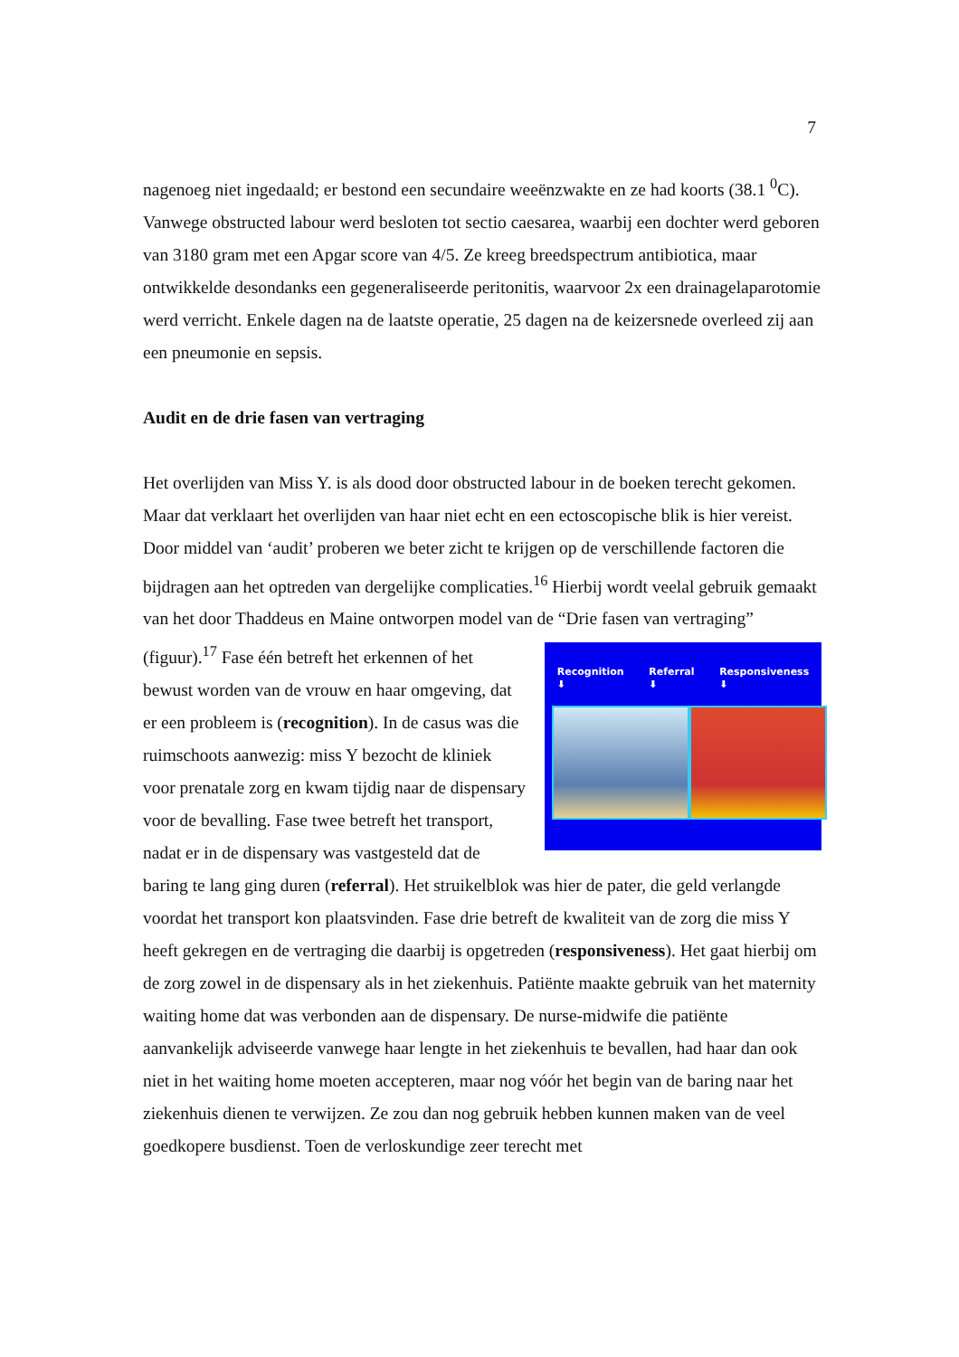7
nagenoeg niet ingedaald; er bestond een secundaire weeënzwakte en ze had koorts (38.1 <sup>0</sup>C). Vanwege obstructed labour werd besloten tot sectio caesarea, waarbij een dochter werd geboren van 3180 gram met een Apgar score van 4/5. Ze kreeg breedspectrum antibiotica, maar ontwikkelde desondanks een gegeneraliseerde peritonitis, waarvoor 2x een drainagelaparotomie werd verricht. Enkele dagen na de laatste operatie, 25 dagen na de keizersnede overleed zij aan een pneumonie en sepsis.
Audit en de drie fasen van vertraging
Het overlijden van Miss Y. is als dood door obstructed labour in de boeken terecht gekomen. Maar dat verklaart het overlijden van haar niet echt en een ectoscopische blik is hier vereist. Door middel van ‘audit’ proberen we beter zicht te krijgen op de verschillende factoren die bijdragen aan het optreden van dergelijke complicaties.<sup>16</sup> Hierbij wordt veelal gebruik gemaakt van het door Thaddeus en Maine ontworpen model van de “Drie fasen van vertraging” (figuur).<sup>17</sup> Recognition
⬇ Referral
⬇ Responsiveness
⬇ Fase één betreft het erkennen of het bewust worden van de vrouw en haar omgeving, dat er een probleem is (recognition). In de casus was die ruimschoots aanwezig: miss Y bezocht de kliniek voor prenatale zorg en kwam tijdig naar de dispensary voor de bevalling. Fase twee betreft het transport, nadat er in de dispensary was vastgesteld dat de baring te lang ging duren (referral). Het struikelblok was hier de pater, die geld verlangde voordat het transport kon plaatsvinden. Fase drie betreft de kwaliteit van de zorg die miss Y heeft gekregen en de vertraging die daarbij is opgetreden (responsiveness). Het gaat hierbij om de zorg zowel in de dispensary als in het ziekenhuis. Patiënte maakte gebruik van het maternity waiting home dat was verbonden aan de dispensary. De nurse-midwife die patiënte aanvankelijk adviseerde vanwege haar lengte in het ziekenhuis te bevallen, had haar dan ook niet in het waiting home moeten accepteren, maar nog vóór het begin van de baring naar het ziekenhuis dienen te verwijzen. Ze zou dan nog gebruik hebben kunnen maken van de veel goedkopere busdienst. Toen de verloskundige zeer terecht met